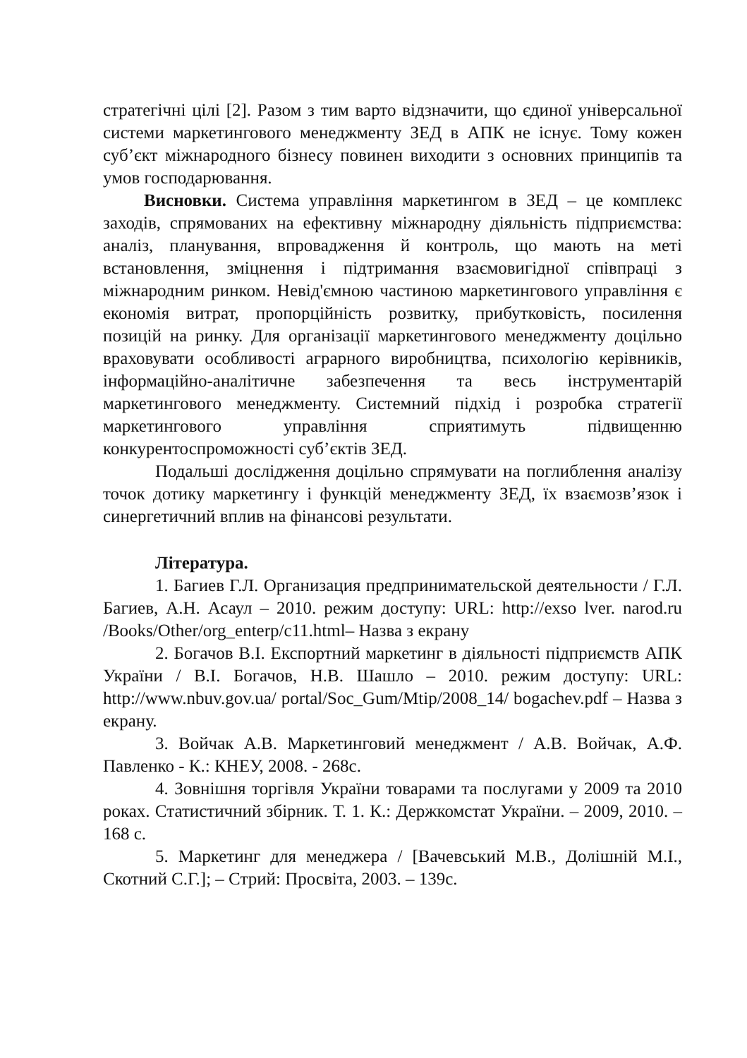стратегічні цілі [2]. Разом з тим варто відзначити, що єдиної універсальної системи маркетингового менеджменту ЗЕД в АПК не існує. Тому кожен суб’єкт міжнародного бізнесу повинен виходити з основних принципів та умов господарювання.
Висновки. Система управління маркетингом в ЗЕД – це комплекс заходів, спрямованих на ефективну міжнародну діяльність підприємства: аналіз, планування, впровадження й контроль, що мають на меті встановлення, зміцнення і підтримання взаємовигідної співпраці з міжнародним ринком. Невід'ємною частиною маркетингового управління є економія витрат, пропорційність розвитку, прибутковість, посилення позицій на ринку. Для організації маркетингового менеджменту доцільно враховувати особливості аграрного виробництва, психологію керівників, інформаційно-аналітичне забезпечення та весь інструментарій маркетингового менеджменту. Системний підхід і розробка стратегії маркетингового управління сприятимуть підвищенню конкурентоспроможності суб’єктів ЗЕД.
Подальші дослідження доцільно спрямувати на поглиблення аналізу точок дотику маркетингу і функцій менеджменту ЗЕД, їх взаємозв’язок і синергетичний вплив на фінансові результати.
Література.
1. Багиев Г.Л. Организация предпринимательской деятельности / Г.Л. Багиев, А.Н. Асаул – 2010. режим доступу: URL: http://exso lver. narod.ru /Books/Other/org_enterp/c11.html– Назва з екрану
2. Богачов В.І. Експортний маркетинг в діяльності підприємств АПК України / В.І. Богачов, Н.В. Шашло – 2010. режим доступу: URL: http://www.nbuv.gov.ua/ portal/Soc_Gum/Mtip/2008_14/ bogachev.pdf – Назва з екрану.
3. Войчак А.В. Маркетинговий менеджмент / А.В. Войчак, А.Ф. Павленко - К.: КНЕУ, 2008. - 268с.
4. Зовнішня торгівля України товарами та послугами у 2009 та 2010 роках. Статистичний збірник. Т. 1. К.: Держкомстат України. – 2009, 2010. – 168 с.
5. Маркетинг для менеджера / [Вачевський М.В., Долішній М.І., Скотний С.Г.]; – Стрий: Просвіта, 2003. – 139с.